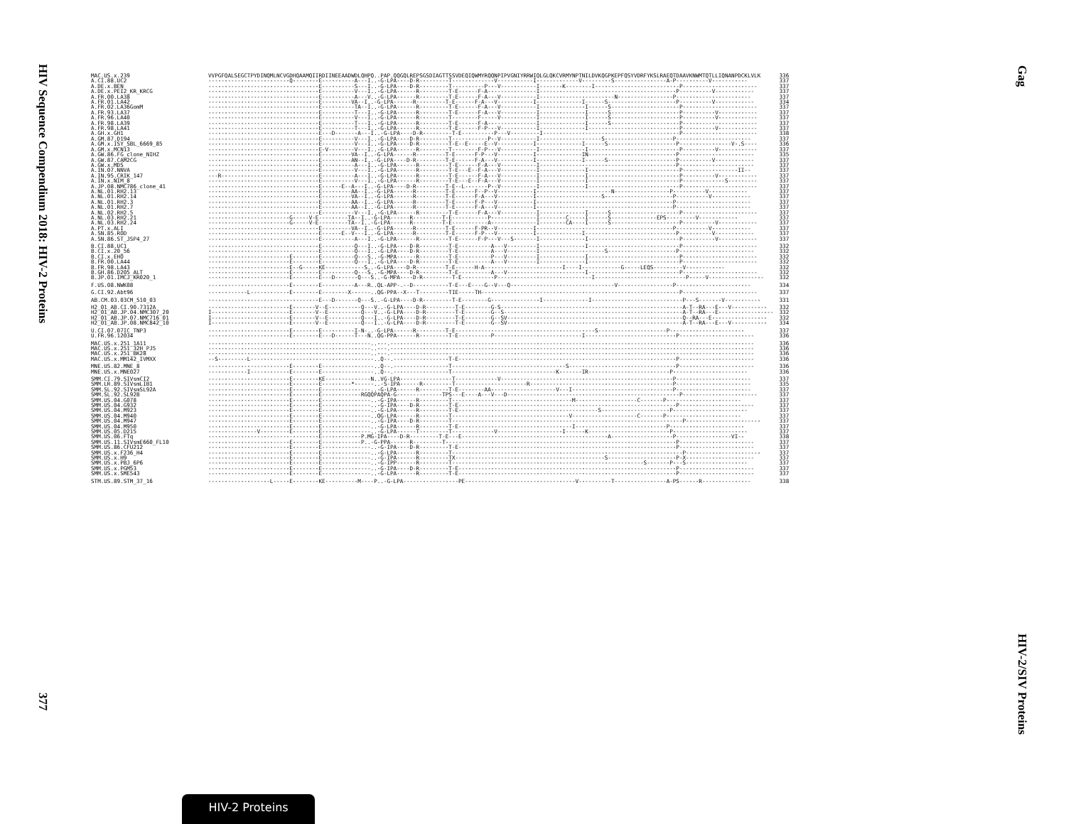HIV Sequence Compendium 2018: HIV-2 Proteins
377
| MAC.US.x.239 | VVPGFQALSEGCTPYDINQMLNCVGDHQAAMQIIRDIINEEAADWDLQHPQ..PAP.QQGQLREPSGSDIAGTTSSVDEQIQWMYRQQNPIPVGNIYRRWIQLGLQKCVRMYNPTNILDVKQGPKEPFQSYVDRFYKSLRAEQTDAAVKNWMTQTLLIQNANPDCKLVLK | 336 |
| A.CI.88.UC2 | -------------------------Q--------E----------A---I..-G-LPA----D-R---------T-------------V-----------I-------------V---------S----------------A-P----------V----------- | 337 |
| A.DE.x.BEN | ----------------------------------E----------S---I..-G-LPA----D-R---------T----------P---V-----------I-------K--------I--------------------------P----------------------- | 337 |
| A.DE.x.PEI2_KR_KRCG | ----------------------------------E----------V---I..-G-LPA------R---------T-E------F-A---------------I------------------------------------------P----------V------------ | 337 |
| A.FR.00.LA38 | ----------------------------------E----------A---V..-G-LPA------R---------T-E------F-A---V-----------I-----------------------N-----------------P----------------------- | 337 |
| A.FR.01.LA42 | ----------------------------------E---------VA--I..-G-LPA------R---------T-E------F-A---V-----------I--------------I------S---------------------P----------V------------ | 334 |
| A.FR.02.LA36GomM | ----------------------------------E----------TA--I..-G-LPA------R---------T-E------F-A---V-----------I--------------I------S---------------------P----------------------- | 337 |
| A.FR.93.LA37 | ----------------------------------E----------T---I..-G-LPA------R---------T-E------F-A---V-----------I--------------I------S---------------------P----------V------------ | 337 |
| A.FR.96.LA40 | ----------------------------------E----------V---I..-G-LPA------R---------T--------F-----V-----------I--------------I------S---------------------P----------V------------ | 337 |
| A.FR.98.LA39 | ----------------------------------E----------T---I..-G-LPA------R---------T-E------F-A---------------I--------------I------S---------------------P----------------------- | 337 |
| A.FR.98.LA41 | ----------------------------------E----------T---I..-G-LPA------R---------T-E------F-P---V-----------I--------------I----------------------------P----------V------------ | 337 |
| A.GH.x.GH1 | ----------------------------------E---D-------A---I..-G-LPA----D-R---------T-E----------P---V---------I------------------------------------------P----------------------- | 338 |
| A.GM.87.D194 | ----------------------------------E----------V---I..-G-LPA----D-R---------T-----------P--V-----------I-------------------S---------------------P----------------------- | 337 |
| A.GM.x.ISY_SBL_6669_85 | ----------------------------------E----------V---I..-G-LPA----D-R---------T-E--E-----E--V-----------I--------------I------S---------------------P----------------V-.S---- | 336 |
| A.GM.x.MCN13 | ----------------------------------E-V--------V---I..-G-LPA------R---------T--------F-P---V-----------I--------------I----------------------------P----------V------------ | 337 |
| A.GW.86.FG_clone_NIHZ | ----------------------------------E---------VA--I..-G-LPA------R---------T-E------F-P---V-----------I--------------IN---------------------------P----------------------- | 335 |
| A.GW.87.CAM2CG | ----------------------------------E---------AN--I..-G-LPA----D-R---------T-E------F-A---V-----------I--------------I------S---------------------P----------V------------ | 337 |
| A.GW.x.MDS | ----------------------------------E----------A---I..-G-LPA------R---------T-E------F-A---V-----------I------------------------------------------P----------------------- | 337 |
| A.IN.07.NNVA | ----------------------------------E----------V---I..-G-LPA------R---------T-E---E--F-A---V-----------I--------------I----------------------------P-----------------II-- | 337 |
| A.IN.95.CRIK_147 | ---R------------------------------E----------A---I..-G-LPA------R---------T-E------F-A---V-----------I--------------I----------------------------P----------V------------ | 337 |
| A.IN.x.NIM_8 | ----------------------------------E----------V---I..-G-LPA------R---------T-E---E--F-A---V-----------I--------------I----------------------------P-------------S--------- | 337 |
| A.JP.08.NMC786_clone_41 | ----------------------------------E------E--A---I..-G-LPA----D-R---------T-E--L-------P--V-----------I--------------I----------------------------P----------------------- | 337 |
| A.NL.01.RH2.13 | ----------------------------------E---------AA--I..-G-LPA------R---------T-E------F--P--V-----------I-----------------------N-----------------P----------V------------ | 337 |
| A.NL.01.RH2.14 | ----------------------------------E---------VA--I..-G-LPA------R---------T-E------F-A---V-----------I--------------------S---------------------P----------V------------ | 337 |
| A.NL.01.RH2.3 | ----------------------------------E---------AA--I..-G-LPA------R---------T-E------F-P---V-----------I------------------------------------------P----------------------- | 337 |
| A.NL.01.RH2.7 | ----------------------------------E---------AA--I..-G-LPA------R---------T-E------F-A---V-----------I------------------------------------------P----------------------- | 337 |
| A.NL.02.RH2.5 | ----------------------------------E----------V---I..-G-LPA------R---------T-E------F-A---V-----------I--------------I------S---------------------P----------------------- | 337 |
| A.NL.03.RH2.21 | -------------------------G-----V-E---------TA--I..-G-LPA------R---------T-E-----------P--------------I--------C-----I------S--------------EPS---------V------------ | 337 |
| A.NL.03.RH2.24 | -------------------------G-----V-E---------TA--I..-G-LPA------R---------T-E-----------A--------------I--------CA----I------S---------------------P----------V------------ | 337 |
| A.PT.x.ALI | ----------------------------------E---------VA--I..-G-LPA------R---------T-E------F-PR--V-----------I------------------------------------------P----------V------------ | 337 |
| A.SN.85.ROD | ----------------------------------E------E--V---I..-G-LPA------R---------T-E------F-P---V-----------I--------------I----------------------------P----------V------------ | 337 |
| A.SN.86.ST_JSP4_27 | ----------------------------------E----------A---I..-G-LPA------R---------T-E------F-P---V---S-------I--------------I----------------------------P----------V------------ | 337 |
| B.CI.88.UC1 | ----------------------------------E----------Q---I..-G-LPA----D-R---------T-E----------A---V---------I--------------I----------------------------P----------------------- | 332 |
| B.CI.x.20_56 | ----------------------------------E----------Q---I..-G-LPA----D-R---------T-E----------A---V---------I--------------------S---------------------P----------------------- | 332 |
| B.CI.x.EHO | -------------------------E--------E----------Q---S..-G-MPA------R---------T-E----------P---V---------I--------------I----------------------------P----------------------- | 332 |
| B.FR.00.LA44 | -------------------------E--------E----------Q---I..-G-LPA----D-R---------T-E----------A---V---------I--------------I----------------------------P----------------------- | 332 |
| B.FR.98.LA43 | -------------------------E--G-----KE------------S..-G-LPA----D-R---------T-E------H-A------------------------I----I------------G-----LEQS---------V------------ | 332 |
| B.GH.86.D205_ALT | -------------------------E--------E----------Q---S..-G-MPA----D-R---------T-E----------A---V------------------------I----------------------------P----------------------- | 332 |
| B.JP.01.IMCJ_KR020_1 | -------------------------E--------E---D-------Q---S..-G-MPA----D-R---------T-E----------P-----------------------------I----------------------------P-----V----------------- | 332 |
| F.US.08.NWK08 | -------------------------E--------E----------A---R..QL-APP-.--D-----------T-E---E----G--V---Q--------------------------------V-----------------P----------------------- | 334 |
| G.CI.92.Abt96 | ------------L------------E--------E--------X------..QG-PPA--X---T---------TIE-----TH-------------------------------------------------------------P----------------------- | 337 |
| AB.CM.03.03CM_510_03 | ----------------------------------E---D-------Q---S..-G-LPA----D-R---------T-E--------G---------------I--------------I----------------------------P---S-------V----------- | 331 |
| H2_01_AB.CI.90.7312A | -------------------------E-------V--E----------Q---V..-G-LPA----D-R---------T-E--------G-S--------------------------------------------------------A-T--RA---E---V----------- | 332 |
| H2_01_AB.JP.04.NMC307_20 | I------------------------E-------V--E----------Q---V..-G-LPA----D-R---------T-E--------G--S-------------------------------------------------------A-T--RA---E----------------- | 332 |
| H2_01_AB.JP.07.NMC716_01 | I------------------------E-------V--E----------Q---I..-G-LPA----D-R---------T-E--------G--SV------------------------------------------------------Q--RA---E----------------- | 332 |
| H2_01_AB.JP.08.NMC842_10 | I------------------------E-------V--E----------Q---I..-G-LPA----D-R---------T-E--------G--SV------------------------------------------------------A-T--RA---E---V----------- | 334 |
| U.CI.07.07IC_TNP3 | -------------------------E--------E----------I-N-..-G-LPA------R---------T-E-------------------------------------------S---------------------P----------------------- | 337 |
| U.FR.96.12034 | -------------------------E--------E---D------T---N..QG-PPA------R---------T-E----------P---------------------------I----------------------------P----------------------- | 336 |
| MAC.US.x.251_1A11 | --------------------------------------------------..---.---------------------------------------------------------------------------------------------------------------- | 336 |
| MAC.US.x.251_32H_PJ5 | --------------------------------------------------..---.---------------------------------------------------------------------------------------------------------------- | 336 |
| MAC.US.x.251_BK28 | --------------------------------------------------..---.---------------------------------------------------------------------------------------------------------------- | 336 |
| MAC.US.x.MM142_IVMXX | --S---------L--------------------------------------..Q--.-----------------T-E-------------------------------------------------------------------P----------------------- | 336 |
| MNE.US.82.MNE_8 | -------------------------E--------E----------------..Q--.-----------------T-----------------------------------S---------------------------------P----------------------- | 336 |
| MNE.US.x.MNE027 | ------------I------------E--------E----------------..Q--.-----------------T--------------------------------K-------IR-------------------------P----------------------- | 336 |
| SMM.CI.79.SIVsmCI2 | -------------------------E--------KE--------------N..VG-LPA----------------T-------------V-----------------------------------------------------P----------------------- | 337 |
| SMM.LR.89.SIVsmLIB1 | -------------------------E--------E---------*------..-S-IPA------R---------T----------------------R--------------------------------------------P----------------------- | 335 |
| SMM.SL.92.SIVsmSL92A | -------------------------E--------E---------------..-G-LPA------R---------T-E--------AA--------------------V---I-------------------------------P----------------------- | 337 |
| SMM.SL.92.SL92B | -------------------------E--------E------------RGQQPAQPA-G--------------TPS---E----A---V---D-----------------------------------------------------P----------------------- | 337 |
| SMM.US.04.G078 | -------------------------E--------E---------------..-G-IPA------R---------T-------------------------------------M-------------------C-------P----------------------- | 337 |
| SMM.US.04.G932 | -------------------------E--------E---------------..-G-IPA----D-R---------T-E-------------------------------------------------------------------P----------------------- | 337 |
| SMM.US.04.M923 | -------------------------E--------E---------------..-G-LPA------R---------T-E-------------------------------------------S---------------------P----------------------- | 337 |
| SMM.US.04.M940 | -------------------------E--------E---------------..QG-LPA------R---------T------------------------------------V--------------------C-------P----------------------- | 337 |
| SMM.US.04.M947 | -------------------------E--------E---------------..-G-IPA----D-R---------T-----------------------------------------------------------------------P----------------------- | 337 |
| SMM.US.04.M950 | -------------------------E--------E---------------..-G-LPA------R---------T-E-----------------------------------I----------------------------P----------------------- | 337 |
| SMM.US.05.D215 | ---------------V---------E--------E---------------..-G-LPA------T---------T-------------V--------------------I------K-------------------------P----------------------- | 337 |
| SMM.US.06.FTq | ----------------------------------E------------P.MG-IPA----D-R---------T-E---E---------------------------------------------A-------------------P-----------------VI-- | 338 |
| SMM.US.11.SIVsmE660_FL10 | -------------------------E--------E------------P..-G-PPA------R---------T-----------------------------------------------------------------------P----------------------- | 337 |
| SMM.US.86.CFU212 | -------------------------E--------E---------------..-G-IPA----D-R---------T-E-------------------------------------------------------------------P----------------------- | 337 |
| SMM.US.x.F236_H4 | -------------------------E--------E---------------..-G-LPA------R---------T-----------------------------------------------------------------------P----------------------- | 337 |
| SMM.US.x.H9 | -------------------------E--------E---------------..-G-IPA------R---------TX----------------------------------------------S---------------------P-X--------------------- | 337 |
| SMM.US.x.PBJ_6P6 | -------------------------E--------E---------------..-G-IPP------R---------T-----------------------------------------------------------S-------P---S------------------- | 337 |
| SMM.US.x.PGM53 | -------------------------E--------E---------------..-G-IPA----D-R---------T-E-------------------------------------------------------------------P----------------------- | 337 |
| SMM.US.x.SME543 | -------------------------E--------E---------------..-G-LPA------R---------T-E-------------------------------------------------------------------P----------------------- | 337 |
| STM.US.89.STM_37_16 | -------------------L-----E--------KE----------M----P..-G-LPA-----------------PE----------------------------------V----------T----------------A-PS------R--------------- | 338 |
Gag
HIV-2/SIV Proteins
HIV-2 Proteins